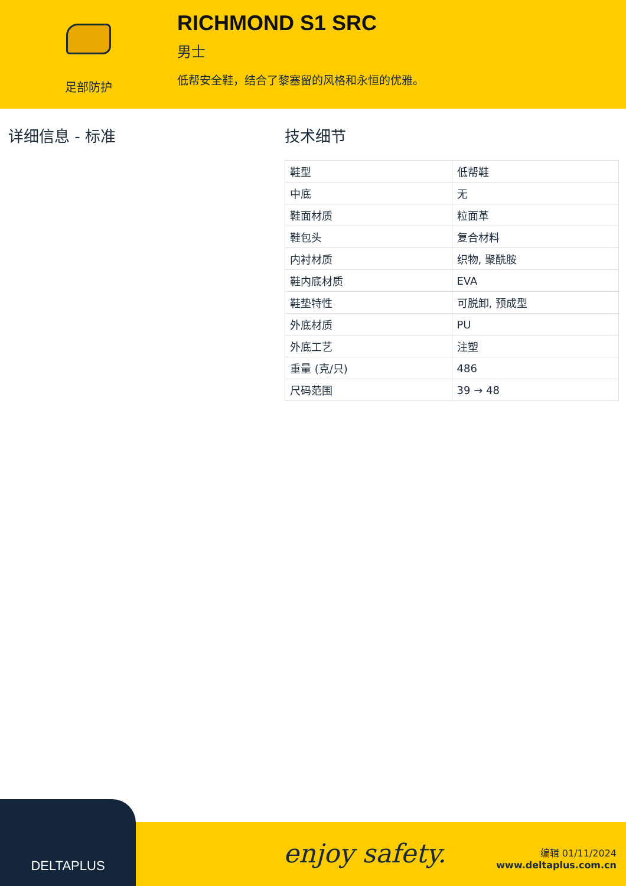足部防护
RICHMOND S1 SRC
男士
低帮安全鞋，结合了黎塞留的风格和永恒的优雅。
详细信息 - 标准 技术细节
| 鞋型 | 低帮鞋 |
| 中底 | 无 |
| 鞋面材质 | 粒面革 |
| 鞋包头 | 复合材料 |
| 内衬材质 | 织物, 聚酰胺 |
| 鞋内底材质 | EVA |
| 鞋垫特性 | 可脱卸, 预成型 |
| 外底材质 | PU |
| 外底工艺 | 注塑 |
| 重量 (克/只) | 486 |
| 尺码范围 | 39 → 48 |
DELTAPLUS
enjoy safety.
编辑 01/11/2024
www.deltaplus.com.cn